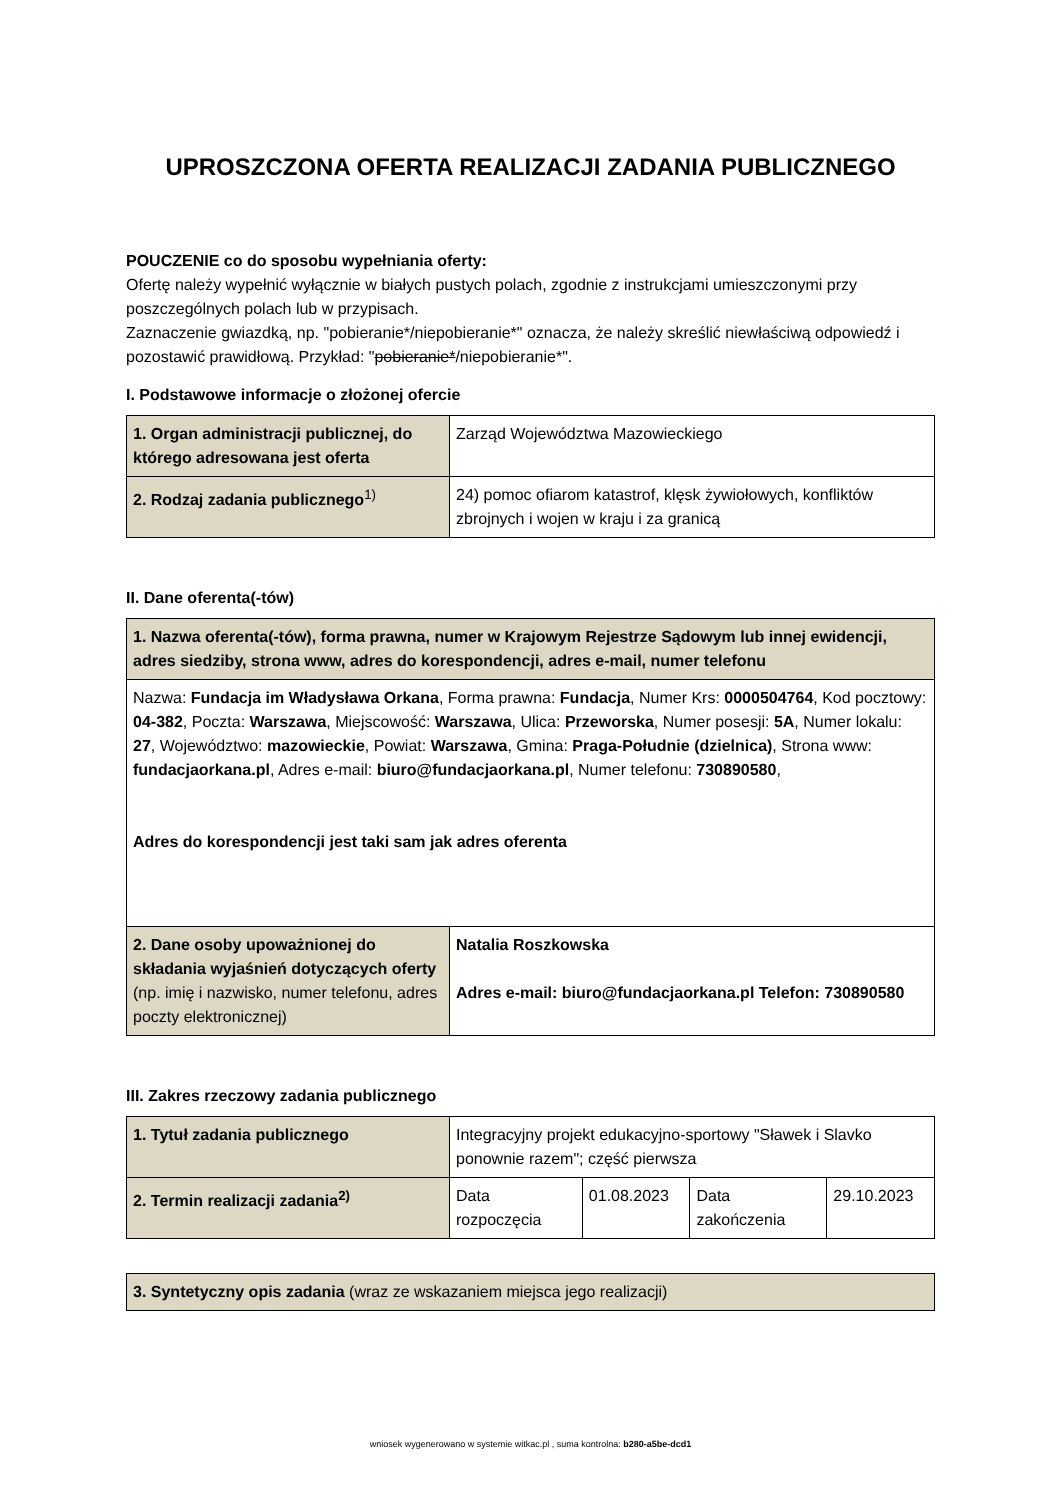UPROSZCZONA OFERTA REALIZACJI ZADANIA PUBLICZNEGO
POUCZENIE co do sposobu wypełniania oferty:
Ofertę należy wypełnić wyłącznie w białych pustych polach, zgodnie z instrukcjami umieszczonymi przy poszczególnych polach lub w przypisach.
Zaznaczenie gwiazdką, np. "pobieranie*/niepobieranie*" oznacza, że należy skreślić niewłaściwą odpowiedź i pozostawić prawidłową. Przykład: "pobieranie*/niepobieranie*".
I. Podstawowe informacje o złożonej ofercie
| 1. Organ administracji publicznej, do którego adresowana jest oferta | Zarząd Województwa Mazowieckiego |
| 2. Rodzaj zadania publicznego<sup>1)</sup> | 24) pomoc ofiarom katastrof, klęsk żywiołowych, konfliktów zbrojnych i wojen w kraju i za granicą |
II. Dane oferenta(-tów)
| 1. Nazwa oferenta(-tów), forma prawna, numer w Krajowym Rejestrze Sądowym lub innej ewidencji, adres siedziby, strona www, adres do korespondencji, adres e-mail, numer telefonu | |
| Nazwa: Fundacja im Władysława Orkana , Forma prawna: Fundacja , Numer Krs: 0000504764 , Kod pocztowy: 04-382 , Poczta: Warszawa , Miejscowość: Warszawa , Ulica: Przeworska , Numer posesji: 5A , Numer lokalu: 27 , Województwo: mazowieckie , Powiat: Warszawa , Gmina: Praga-Południe (dzielnica) , Strona www: fundacjaorkana.pl , Adres e-mail: biuro@fundacjaorkana.pl , Numer telefonu: 730890580 , Adres do korespondencji jest taki sam jak adres oferenta | |
| 2. Dane osoby upoważnionej do składania wyjaśnień dotyczących oferty (np. imię i nazwisko, numer telefonu, adres poczty elektronicznej) | Natalia Roszkowska Adres e-mail: biuro@fundacjaorkana.pl Telefon: 730890580 |
III. Zakres rzeczowy zadania publicznego
| 1. Tytuł zadania publicznego | Integracyjny projekt edukacyjno-sportowy "Sławek i Slavko ponownie razem"; część pierwsza | | | |
| 2. Termin realizacji zadania<sup>2)</sup> | Data rozpoczęcia | 01.08.2023 | Data zakończenia | 29.10.2023 |
| 3. Syntetyczny opis zadania (wraz ze wskazaniem miejsca jego realizacji) |
wniosek wygenerowano w systemie witkac.pl , suma kontrolna: b280-a5be-dcd1